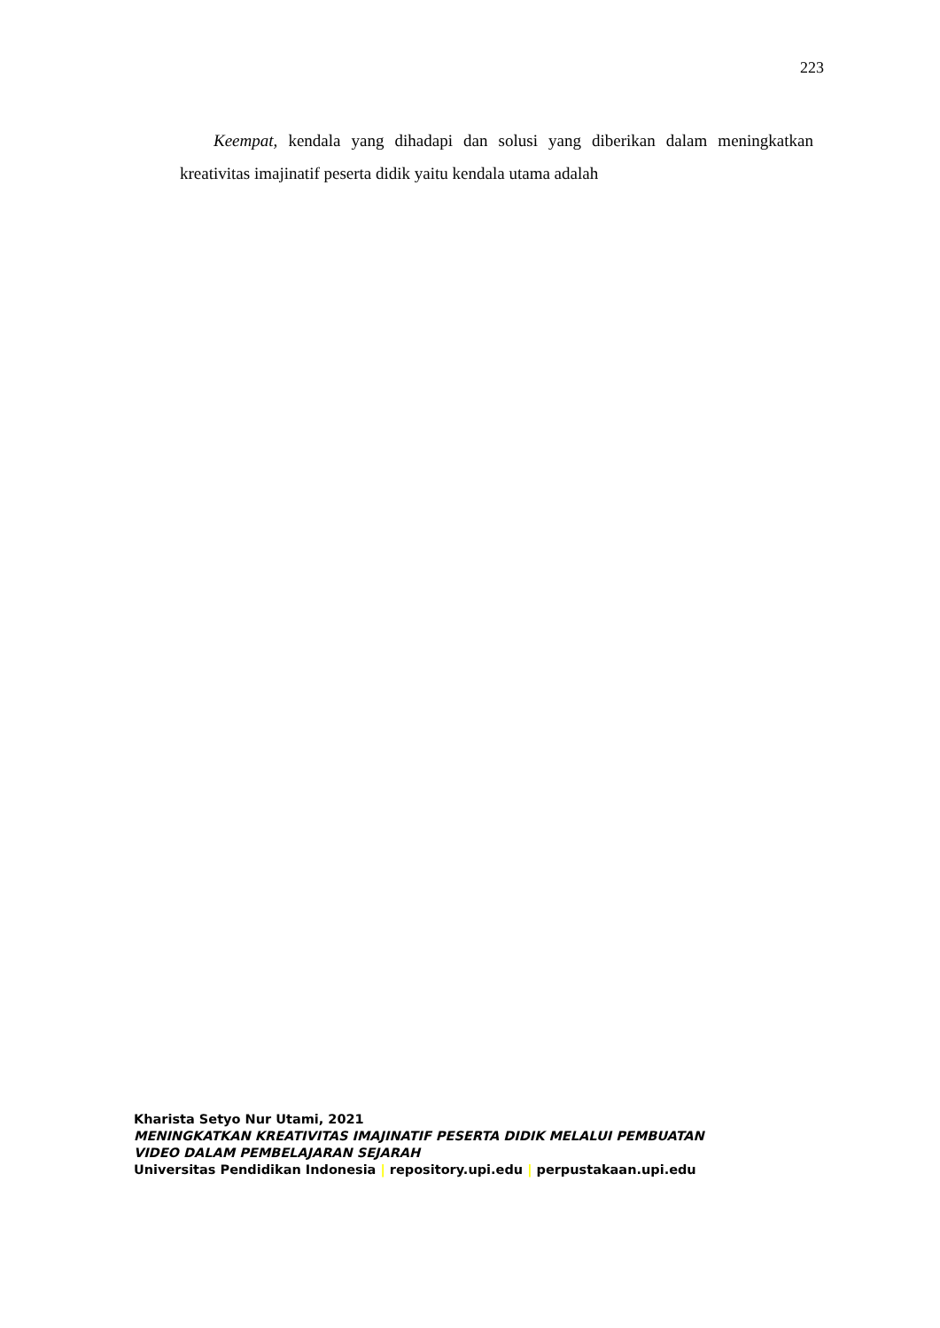223
Keempat, kendala yang dihadapi dan solusi yang diberikan dalam meningkatkan kreativitas imajinatif peserta didik yaitu kendala utama adalah
Kharista Setyo Nur Utami, 2021
MENINGKATKAN KREATIVITAS IMAJINATIF PESERTA DIDIK MELALUI PEMBUATAN
VIDEO DALAM PEMBELAJARAN SEJARAH
Universitas Pendidikan Indonesia | repository.upi.edu | perpustakaan.upi.edu